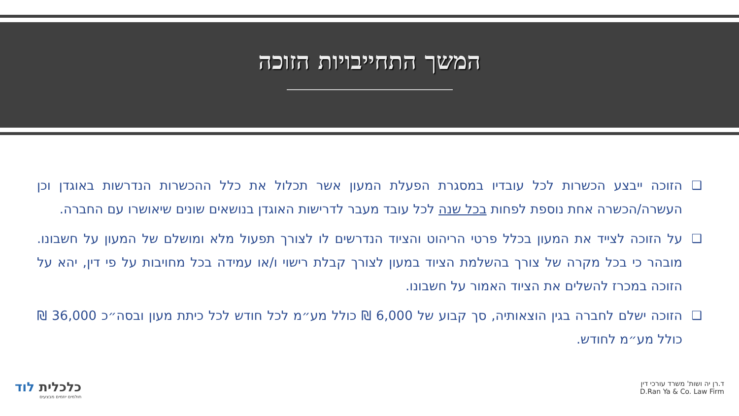המשך התחייבויות הזוכה
❑ הזוכה ייבצע הכשרות לכל עובדיו במסגרת הפעלת המעון אשר תכלול את כלל ההכשרות הנדרשות באוגדן וכן העשרה/הכשרה אחת נוספת לפחות בכל שנה לכל עובד מעבר לדרישות האוגדן בנושאים שונים שיאושרו עם החברה.
❑ על הזוכה לצייד את המעון בכלל פרטי הריהוט והציוד הנדרשים לו לצורך תפעול מלא ומושלם של המעון על חשבונו. מובהר כי בכל מקרה של צורך בהשלמת הציוד במעון לצורך קבלת רישוי ו/או עמידה בכל מחויבות על פי דין, יהא על הזוכה במכרז להשלים את הציוד האמור על חשבונו.
❑ הזוכה ישלם לחברה בגין הוצאותיה, סך קבוע של 6,000 ₪ כולל מע״מ לכל חודש לכל כיתת מעון ובסה״כ 36,000 ₪ כולל מע״מ לחודש.
כלכלית לוד
חולמים יוזמים מבצעים
ד.רן יה ושות' משרד עורכי דין
D.Ran Ya & Co. Law Firm